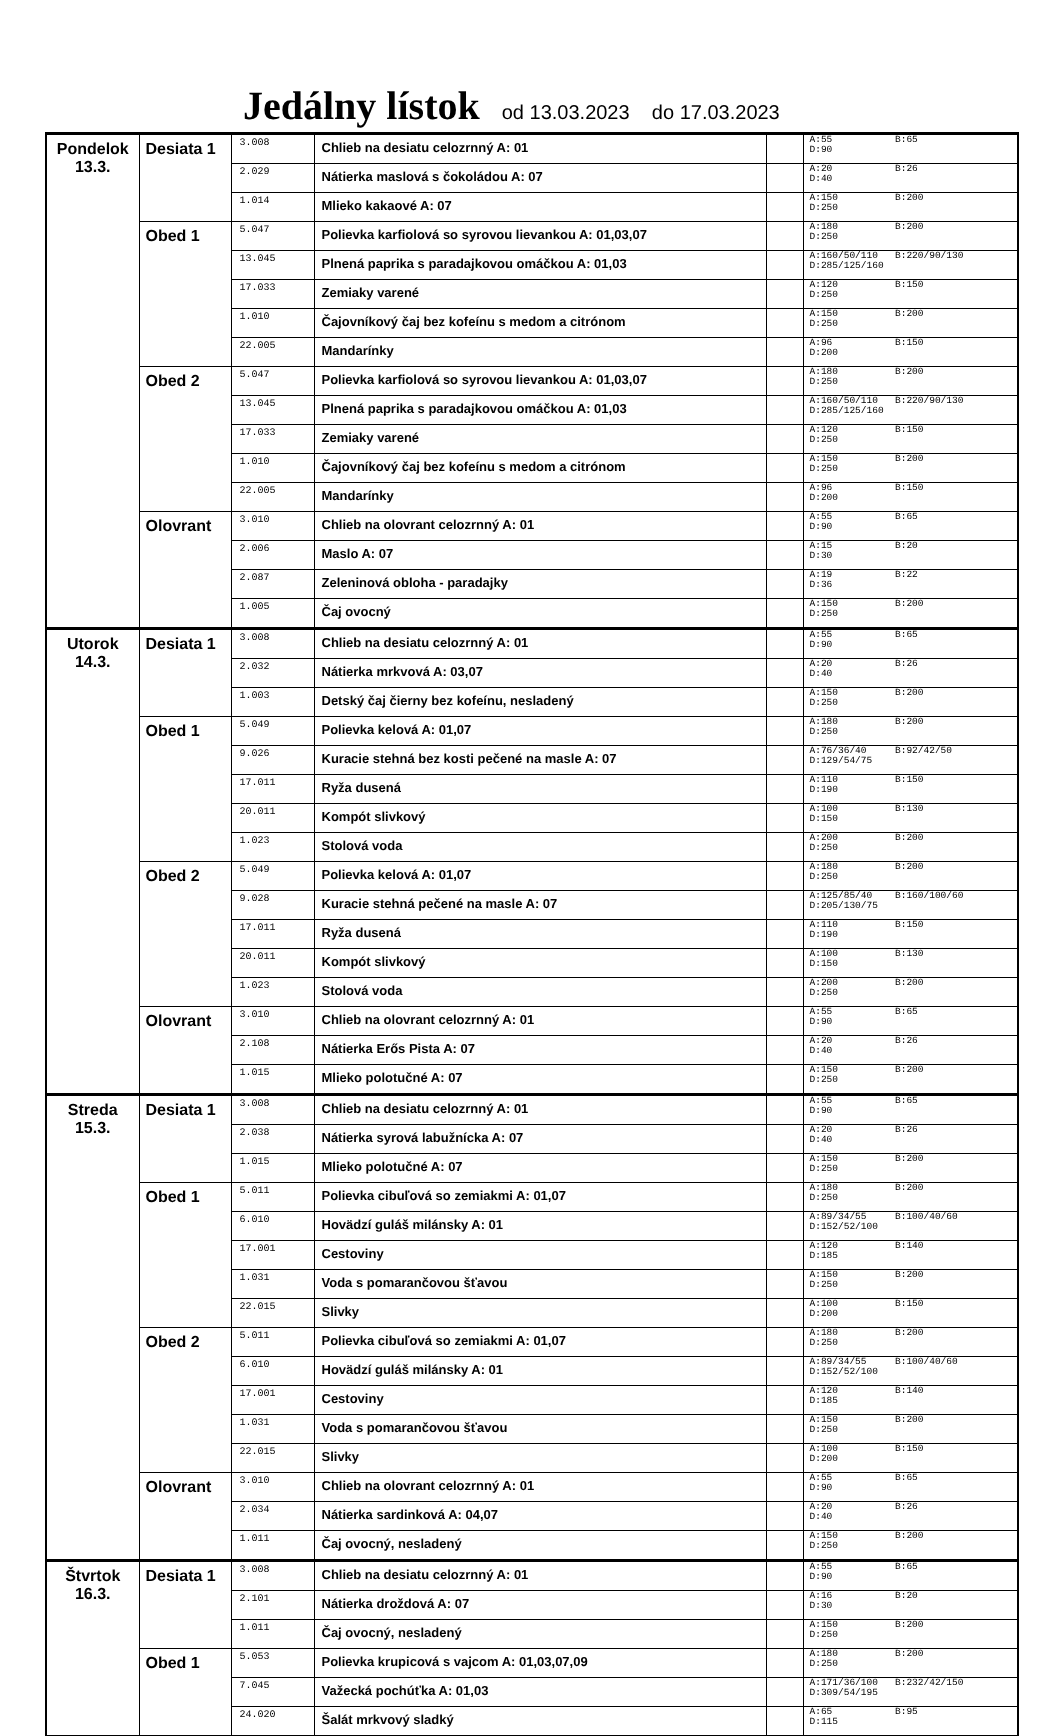Jedálny lístok od 13.03.2023 do 17.03.2023
| Pondelok 13.3. | Desiata 1 | 3.008 | Chlieb na desiatu celozrnný A: 01 | | A:55 B:65 D:90 |
| | | 2.029 | Nátierka maslová s čokoládou A: 07 | | A:20 B:26 D:40 |
| | | 1.014 | Mlieko kakaové A: 07 | | A:150 B:200 D:250 |
| | Obed 1 | 5.047 | Polievka karfiolová so syrovou lievankou A: 01,03,07 | | A:180 B:200 D:250 |
| | | 13.045 | Plnená paprika s paradajkovou omáčkou A: 01,03 | | A:160/50/110 B:220/90/130 D:285/125/160 |
| | | 17.033 | Zemiaky varené | | A:120 B:150 D:250 |
| | | 1.010 | Čajovníkový čaj bez kofeínu s medom a citrónom | | A:150 B:200 D:250 |
| | | 22.005 | Mandarínky | | A:96 B:150 D:200 |
| | Obed 2 | 5.047 | Polievka karfiolová so syrovou lievankou A: 01,03,07 | | A:180 B:200 D:250 |
| | | 13.045 | Plnená paprika s paradajkovou omáčkou A: 01,03 | | A:160/50/110 B:220/90/130 D:285/125/160 |
| | | 17.033 | Zemiaky varené | | A:120 B:150 D:250 |
| | | 1.010 | Čajovníkový čaj bez kofeínu s medom a citrónom | | A:150 B:200 D:250 |
| | | 22.005 | Mandarínky | | A:96 B:150 D:200 |
| | Olovrant | 3.010 | Chlieb na olovrant celozrnný A: 01 | | A:55 B:65 D:90 |
| | | 2.006 | Maslo A: 07 | | A:15 B:20 D:30 |
| | | 2.087 | Zeleninová obloha - paradajky | | A:19 B:22 D:36 |
| | | 1.005 | Čaj ovocný | | A:150 B:200 D:250 |
| Utorok 14.3. | Desiata 1 | 3.008 | Chlieb na desiatu celozrnný A: 01 | | A:55 B:65 D:90 |
| | | 2.032 | Nátierka mrkvová A: 03,07 | | A:20 B:26 D:40 |
| | | 1.003 | Detský čaj čierny bez kofeínu, nesladený | | A:150 B:200 D:250 |
| | Obed 1 | 5.049 | Polievka kelová A: 01,07 | | A:180 B:200 D:250 |
| | | 9.026 | Kuracie stehná bez kosti pečené na masle A: 07 | | A:76/36/40 B:92/42/50 D:129/54/75 |
| | | 17.011 | Ryža dusená | | A:110 B:150 D:190 |
| | | 20.011 | Kompót slivkový | | A:100 B:130 D:150 |
| | | 1.023 | Stolová voda | | A:200 B:200 D:250 |
| | Obed 2 | 5.049 | Polievka kelová A: 01,07 | | A:180 B:200 D:250 |
| | | 9.028 | Kuracie stehná pečené na masle A: 07 | | A:125/85/40 B:160/100/60 D:205/130/75 |
| | | 17.011 | Ryža dusená | | A:110 B:150 D:190 |
| | | 20.011 | Kompót slivkový | | A:100 B:130 D:150 |
| | | 1.023 | Stolová voda | | A:200 B:200 D:250 |
| | Olovrant | 3.010 | Chlieb na olovrant celozrnný A: 01 | | A:55 B:65 D:90 |
| | | 2.108 | Nátierka Erős Pista A: 07 | | A:20 B:26 D:40 |
| | | 1.015 | Mlieko polotučné A: 07 | | A:150 B:200 D:250 |
| Streda 15.3. | Desiata 1 | 3.008 | Chlieb na desiatu celozrnný A: 01 | | A:55 B:65 D:90 |
| | | 2.038 | Nátierka syrová labužnícka A: 07 | | A:20 B:26 D:40 |
| | | 1.015 | Mlieko polotučné A: 07 | | A:150 B:200 D:250 |
| | Obed 1 | 5.011 | Polievka cibuľová so zemiakmi A: 01,07 | | A:180 B:200 D:250 |
| | | 6.010 | Hovädzí guláš milánsky A: 01 | | A:89/34/55 B:100/40/60 D:152/52/100 |
| | | 17.001 | Cestoviny | | A:120 B:140 D:185 |
| | | 1.031 | Voda s pomarančovou šťavou | | A:150 B:200 D:250 |
| | | 22.015 | Slivky | | A:100 B:150 D:200 |
| | Obed 2 | 5.011 | Polievka cibuľová so zemiakmi A: 01,07 | | A:180 B:200 D:250 |
| | | 6.010 | Hovädzí guláš milánsky A: 01 | | A:89/34/55 B:100/40/60 D:152/52/100 |
| | | 17.001 | Cestoviny | | A:120 B:140 D:185 |
| | | 1.031 | Voda s pomarančovou šťavou | | A:150 B:200 D:250 |
| | | 22.015 | Slivky | | A:100 B:150 D:200 |
| | Olovrant | 3.010 | Chlieb na olovrant celozrnný A: 01 | | A:55 B:65 D:90 |
| | | 2.034 | Nátierka sardinková A: 04,07 | | A:20 B:26 D:40 |
| | | 1.011 | Čaj ovocný, nesladený | | A:150 B:200 D:250 |
| Štvrtok 16.3. | Desiata 1 | 3.008 | Chlieb na desiatu celozrnný A: 01 | | A:55 B:65 D:90 |
| | | 2.101 | Nátierka droždová A: 07 | | A:16 B:20 D:30 |
| | | 1.011 | Čaj ovocný, nesladený | | A:150 B:200 D:250 |
| | Obed 1 | 5.053 | Polievka krupicová s vajcom A: 01,03,07,09 | | A:180 B:200 D:250 |
| | | 7.045 | Važecká pochúťka A: 01,03 | | A:171/36/100 B:232/42/150 D:309/54/195 |
| | | 24.020 | Šalát mrkvový sladký | | A:65 B:95 D:115 |